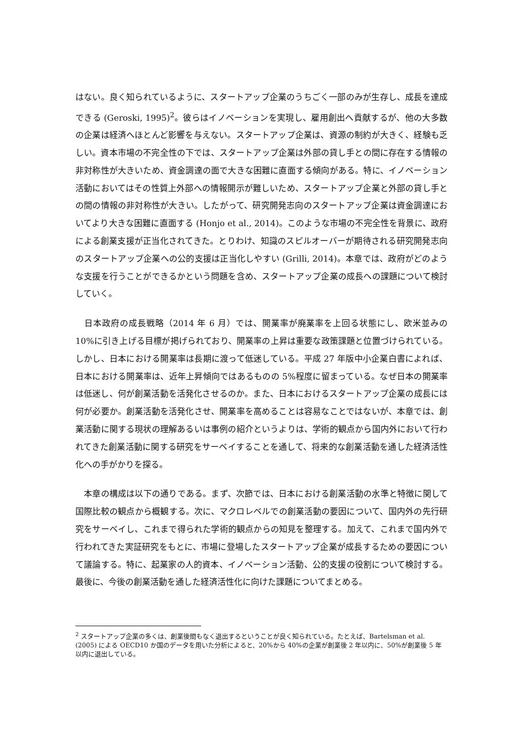はない。良く知られているように、スタートアップ企業のうちごく一部のみが生存し、成長を達成できる (Geroski, 1995)<sup>2</sup>。彼らはイノベーションを実現し、雇用創出へ貢献するが、他の大多数の企業は経済へほとんど影響を与えない。スタートアップ企業は、資源の制約が大きく、経験も乏しい。資本市場の不完全性の下では、スタートアップ企業は外部の貸し手との間に存在する情報の非対称性が大きいため、資金調達の面で大きな困難に直面する傾向がある。特に、イノベーション活動においてはその性質上外部への情報開示が難しいため、スタートアップ企業と外部の貸し手との間の情報の非対称性が大きい。したがって、研究開発志向のスタートアップ企業は資金調達においてより大きな困難に直面する (Honjo et al., 2014)。このような市場の不完全性を背景に、政府による創業支援が正当化されてきた。とりわけ、知識のスピルオーバーが期待される研究開発志向のスタートアップ企業への公的支援は正当化しやすい (Grilli, 2014)。本章では、政府がどのような支援を行うことができるかという問題を含め、スタートアップ企業の成長への課題について検討していく。
　日本政府の成長戦略（2014 年 6 月）では、開業率が廃業率を上回る状態にし、欧米並みの 10%に引き上げる目標が掲げられており、開業率の上昇は重要な政策課題と位置づけられている。しかし、日本における開業率は長期に渡って低迷している。平成 27 年版中小企業白書によれば、日本における開業率は、近年上昇傾向ではあるものの 5%程度に留まっている。なぜ日本の開業率は低迷し、何が創業活動を活発化させるのか。また、日本におけるスタートアップ企業の成長には何が必要か。創業活動を活発化させ、開業率を高めることは容易なことではないが、本章では、創業活動に関する現状の理解あるいは事例の紹介というよりは、学術的観点から国内外において行われてきた創業活動に関する研究をサーベイすることを通して、将来的な創業活動を通した経済活性化への手がかりを探る。
　本章の構成は以下の通りである。まず、次節では、日本における創業活動の水準と特徴に関して国際比較の観点から概観する。次に、マクロレベルでの創業活動の要因について、国内外の先行研究をサーベイし、これまで得られた学術的観点からの知見を整理する。加えて、これまで国内外で行われてきた実証研究をもとに、市場に登場したスタートアップ企業が成長するための要因について議論する。特に、起業家の人的資本、イノベーション活動、公的支援の役割について検討する。最後に、今後の創業活動を通した経済活性化に向けた課題についてまとめる。
<sup>2</sup> スタートアップ企業の多くは、創業後間もなく退出するということが良く知られている。たとえば、Bartelsman et al. (2005) による OECD10 か国のデータを用いた分析によると、20%から 40%の企業が創業後 2 年以内に、50%が創業後 5 年以内に退出している。